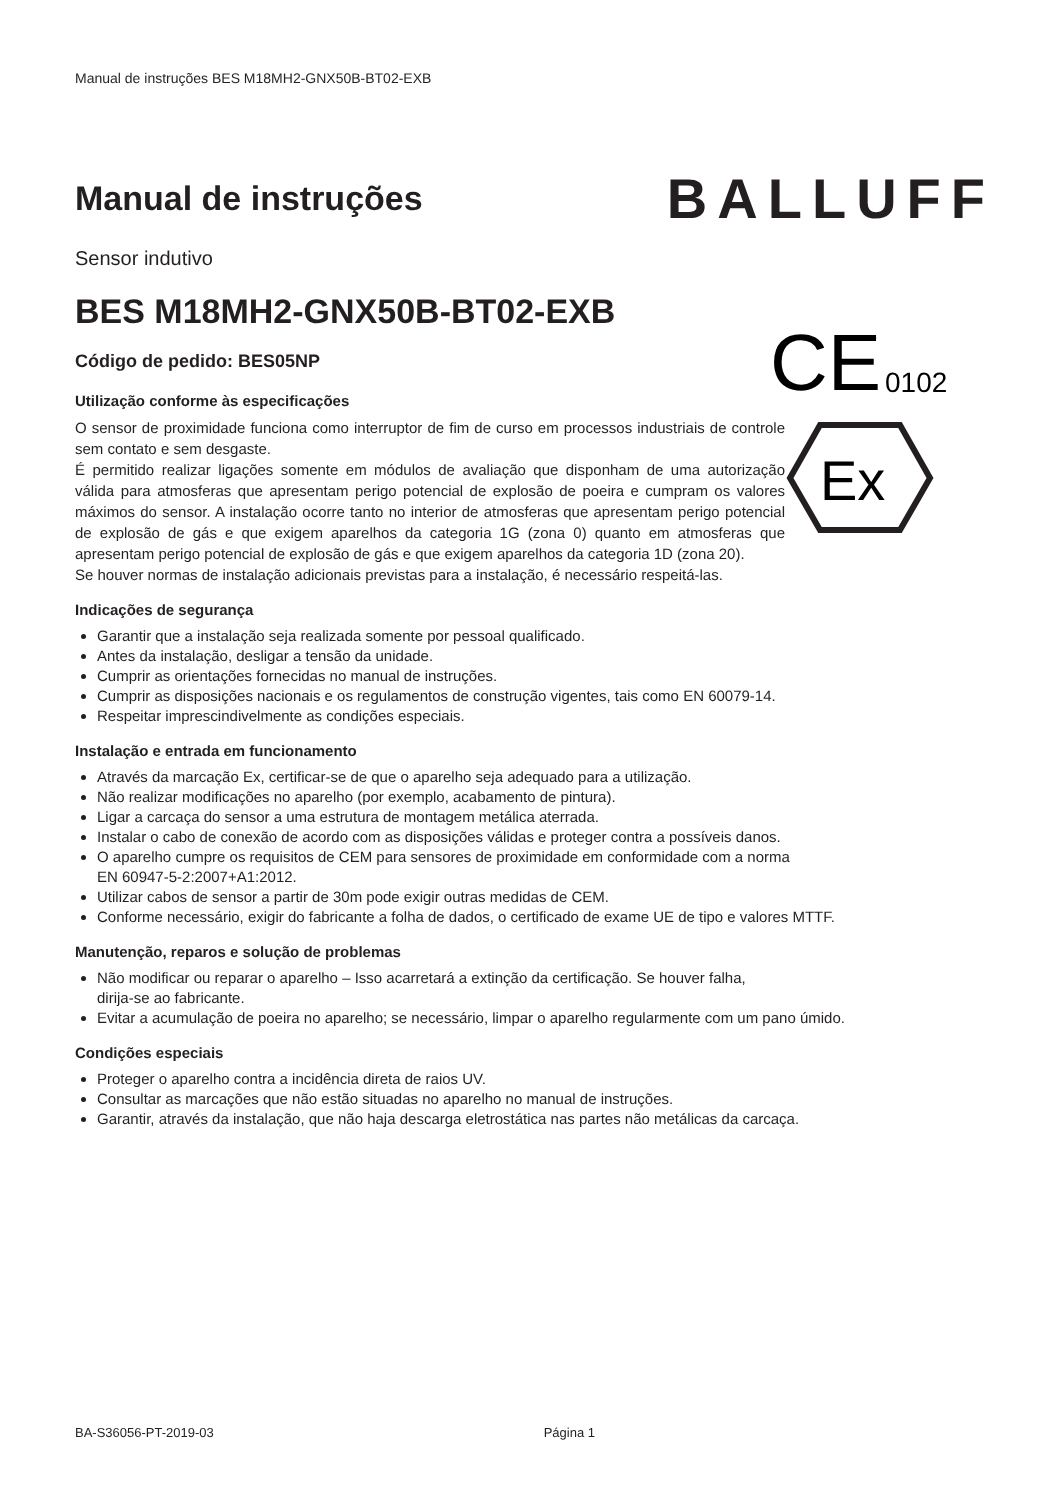Manual de instruções BES M18MH2-GNX50B-BT02-EXB
Manual de instruções
BALLUFF
Sensor indutivo
BES M18MH2-GNX50B-BT02-EXB
Código de pedido: BES05NP
CE
0102
Ex
Utilização conforme às especificações
O sensor de proximidade funciona como interruptor de fim de curso em processos industriais de controle sem contato e sem desgaste.
É permitido realizar ligações somente em módulos de avaliação que disponham de uma autorização válida para atmosferas que apresentam perigo potencial de explosão de poeira e cumpram os valores máximos do sensor. A instalação ocorre tanto no interior de atmosferas que apresentam perigo potencial de explosão de gás e que exigem aparelhos da categoria 1G (zona 0) quanto em atmosferas que apresentam perigo potencial de explosão de gás e que exigem aparelhos da categoria 1D (zona 20).
Se houver normas de instalação adicionais previstas para a instalação, é necessário respeitá-las.
Indicações de segurança
Garantir que a instalação seja realizada somente por pessoal qualificado.
Antes da instalação, desligar a tensão da unidade.
Cumprir as orientações fornecidas no manual de instruções.
Cumprir as disposições nacionais e os regulamentos de construção vigentes, tais como EN 60079-14.
Respeitar imprescindivelmente as condições especiais.
Instalação e entrada em funcionamento
Através da marcação Ex, certificar-se de que o aparelho seja adequado para a utilização.
Não realizar modificações no aparelho (por exemplo, acabamento de pintura).
Ligar a carcaça do sensor a uma estrutura de montagem metálica aterrada.
Instalar o cabo de conexão de acordo com as disposições válidas e proteger contra a possíveis danos.
O aparelho cumpre os requisitos de CEM para sensores de proximidade em conformidade com a norma
EN 60947-5-2:2007+A1:2012.
Utilizar cabos de sensor a partir de 30m pode exigir outras medidas de CEM.
Conforme necessário, exigir do fabricante a folha de dados, o certificado de exame UE de tipo e valores MTTF.
Manutenção, reparos e solução de problemas
Não modificar ou reparar o aparelho – Isso acarretará a extinção da certificação. Se houver falha,
dirija-se ao fabricante.
Evitar a acumulação de poeira no aparelho; se necessário, limpar o aparelho regularmente com um pano úmido.
Condições especiais
Proteger o aparelho contra a incidência direta de raios UV.
Consultar as marcações que não estão situadas no aparelho no manual de instruções.
Garantir, através da instalação, que não haja descarga eletrostática nas partes não metálicas da carcaça.
BA-S36056-PT-2019-03 Página 1